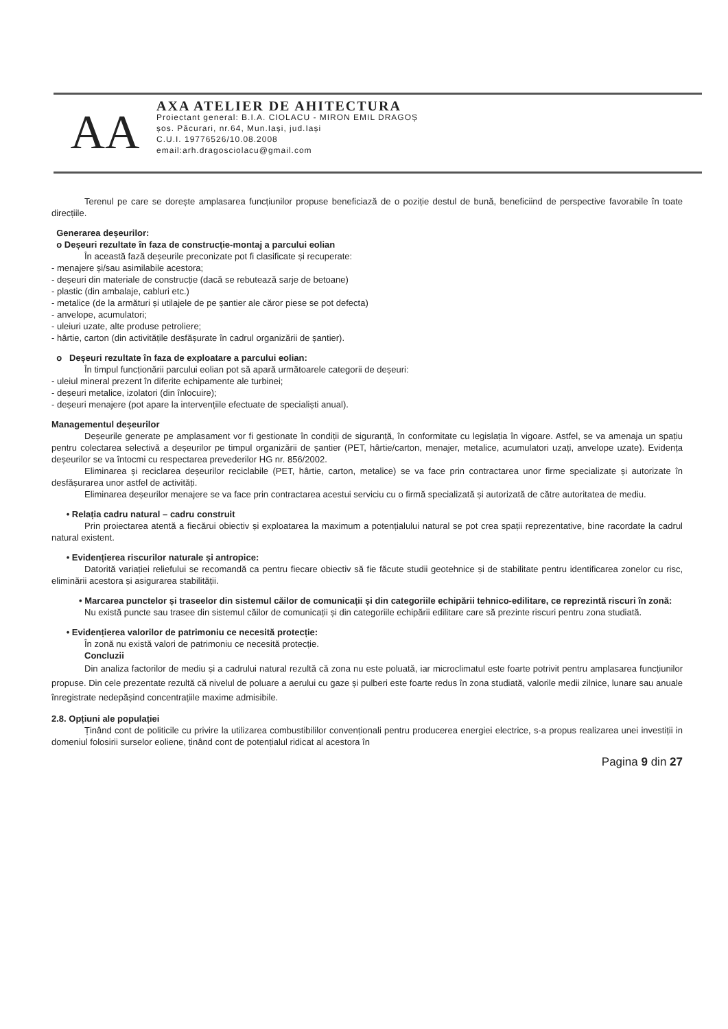AA
AXA ATELIER DE AHITECTURA
Proiectant general: B.I.A. CIOLACU - MIRON EMIL DRAGOȘ
șos. Păcurari, nr.64, Mun.Iași, jud.Iași
C.U.I. 19776526/10.08.2008
email:arh.dragosciolacu@gmail.com
Terenul pe care se dorește amplasarea funcțiunilor propuse beneficiază de o poziție destul de bună, beneficiind de perspective favorabile în toate direcțiile.
Generarea deșeurilor:
o Deșeuri rezultate în faza de construcție-montaj a parcului eolian
În această fază deșeurile preconizate pot fi clasificate și recuperate:
- menajere și/sau asimilabile acestora;
- deșeuri din materiale de construcție (dacă se rebutează sarje de betoane)
- plastic (din ambalaje, cabluri etc.)
- metalice (de la armături și utilajele de pe șantier ale căror piese se pot defecta)
- anvelope, acumulatori;
- uleiuri uzate, alte produse petroliere;
- hârtie, carton (din activitățile desfășurate în cadrul organizării de șantier).
o Deșeuri rezultate în faza de exploatare a parcului eolian:
În timpul funcționării parcului eolian pot să apară următoarele categorii de deșeuri:
- uleiul mineral prezent în diferite echipamente ale turbinei;
- deșeuri metalice, izolatori (din înlocuire);
- deșeuri menajere (pot apare la intervențiile efectuate de specialiști anual).
Managementul deșeurilor
Deșeurile generate pe amplasament vor fi gestionate în condiții de siguranță, în conformitate cu legislația în vigoare. Astfel, se va amenaja un spațiu pentru colectarea selectivă a deșeurilor pe timpul organizării de șantier (PET, hârtie/carton, menajer, metalice, acumulatori uzați, anvelope uzate). Evidența deșeurilor se va întocmi cu respectarea prevederilor HG nr. 856/2002.
Eliminarea și reciclarea deșeurilor reciclabile (PET, hârtie, carton, metalice) se va face prin contractarea unor firme specializate și autorizate în desfășurarea unor astfel de activități.
Eliminarea deșeurilor menajere se va face prin contractarea acestui serviciu cu o firmă specializată și autorizată de către autoritatea de mediu.
• Relația cadru natural – cadru construit
Prin proiectarea atentă a fiecărui obiectiv și exploatarea la maximum a potențialului natural se pot crea spații reprezentative, bine racordate la cadrul natural existent.
• Evidențierea riscurilor naturale și antropice:
Datorită variației reliefului se recomandă ca pentru fiecare obiectiv să fie făcute studii geotehnice și de stabilitate pentru identificarea zonelor cu risc, eliminării acestora și asigurarea stabilității.
• Marcarea punctelor și traseelor din sistemul căilor de comunicații și din categoriile echipării tehnico-edilitare, ce reprezintă riscuri în zonă:
Nu există puncte sau trasee din sistemul căilor de comunicații și din categoriile echipării edilitare care să prezinte riscuri pentru zona studiată.
• Evidențierea valorilor de patrimoniu ce necesită protecție:
În zonă nu există valori de patrimoniu ce necesită protecție.
Concluzii
Din analiza factorilor de mediu și a cadrului natural rezultă că zona nu este poluată, iar microclimatul este foarte potrivit pentru amplasarea funcțiunilor propuse. Din cele prezentate rezultă că nivelul de poluare a aerului cu gaze și pulberi este foarte redus în zona studiată, valorile medii zilnice, lunare sau anuale înregistrate nedepășind concentrațiile maxime admisibile.
2.8. Opțiuni ale populației
Ținând cont de politicile cu privire la utilizarea combustibililor convenționali pentru producerea energiei electrice, s-a propus realizarea unei investiții in domeniul folosirii surselor eoliene, ținând cont de potențialul ridicat al acestora în
Pagina 9 din 27